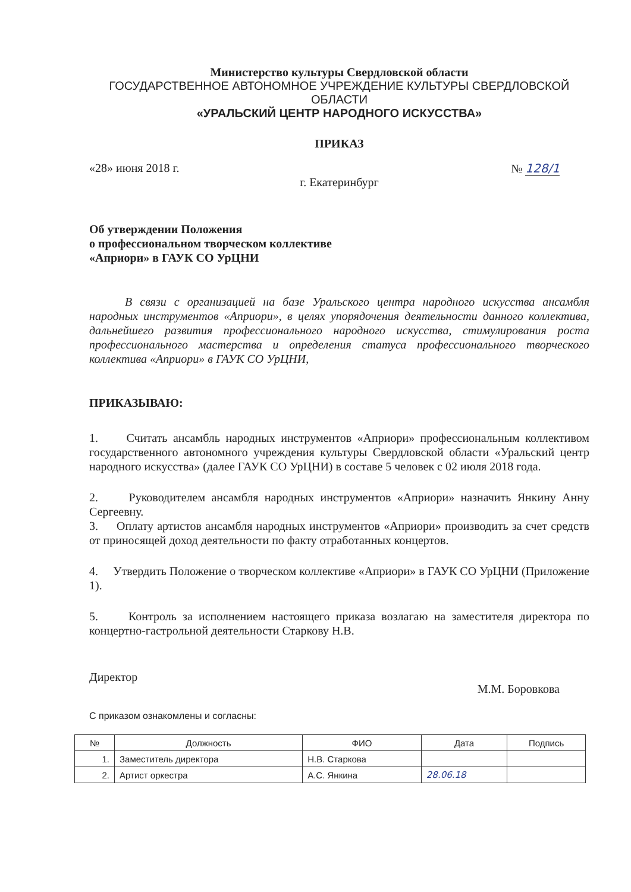Министерство культуры Свердловской области
ГОСУДАРСТВЕННОЕ АВТОНОМНОЕ УЧРЕЖДЕНИЕ КУЛЬТУРЫ СВЕРДЛОВСКОЙ ОБЛАСТИ
«УРАЛЬСКИЙ ЦЕНТР НАРОДНОГО ИСКУССТВА»
ПРИКАЗ
«28» июня 2018 г. № 128/1
г. Екатеринбург
Об утверждении Положения
о профессиональном творческом коллективе
«Априори» в ГАУК СО УрЦНИ
В связи с организацией на базе Уральского центра народного искусства ансамбля народных инструментов «Априори», в целях упорядочения деятельности данного коллектива, дальнейшего развития профессионального народного искусства, стимулирования роста профессионального мастерства и определения статуса профессионального творческого коллектива «Априори» в ГАУК СО УрЦНИ,
ПРИКАЗЫВАЮ:
1. Считать ансамбль народных инструментов «Априори» профессиональным коллективом государственного автономного учреждения культуры Свердловской области «Уральский центр народного искусства» (далее ГАУК СО УрЦНИ) в составе 5 человек с 02 июля 2018 года.
2. Руководителем ансамбля народных инструментов «Априори» назначить Янкину Анну Сергеевну.
3. Оплату артистов ансамбля народных инструментов «Априори» производить за счет средств от приносящей доход деятельности по факту отработанных концертов.
4. Утвердить Положение о творческом коллективе «Априори» в ГАУК СО УрЦНИ (Приложение 1).
5. Контроль за исполнением настоящего приказа возлагаю на заместителя директора по концертно-гастрольной деятельности Старкову Н.В.
Директор М.М. Боровкова
С приказом ознакомлены и согласны:
| № | Должность | ФИО | Дата | Подпись |
| --- | --- | --- | --- | --- |
| 1. | Заместитель директора | Н.В. Старкова | | |
| 2. | Артист оркестра | А.С. Янкина | 28.06.18 | |